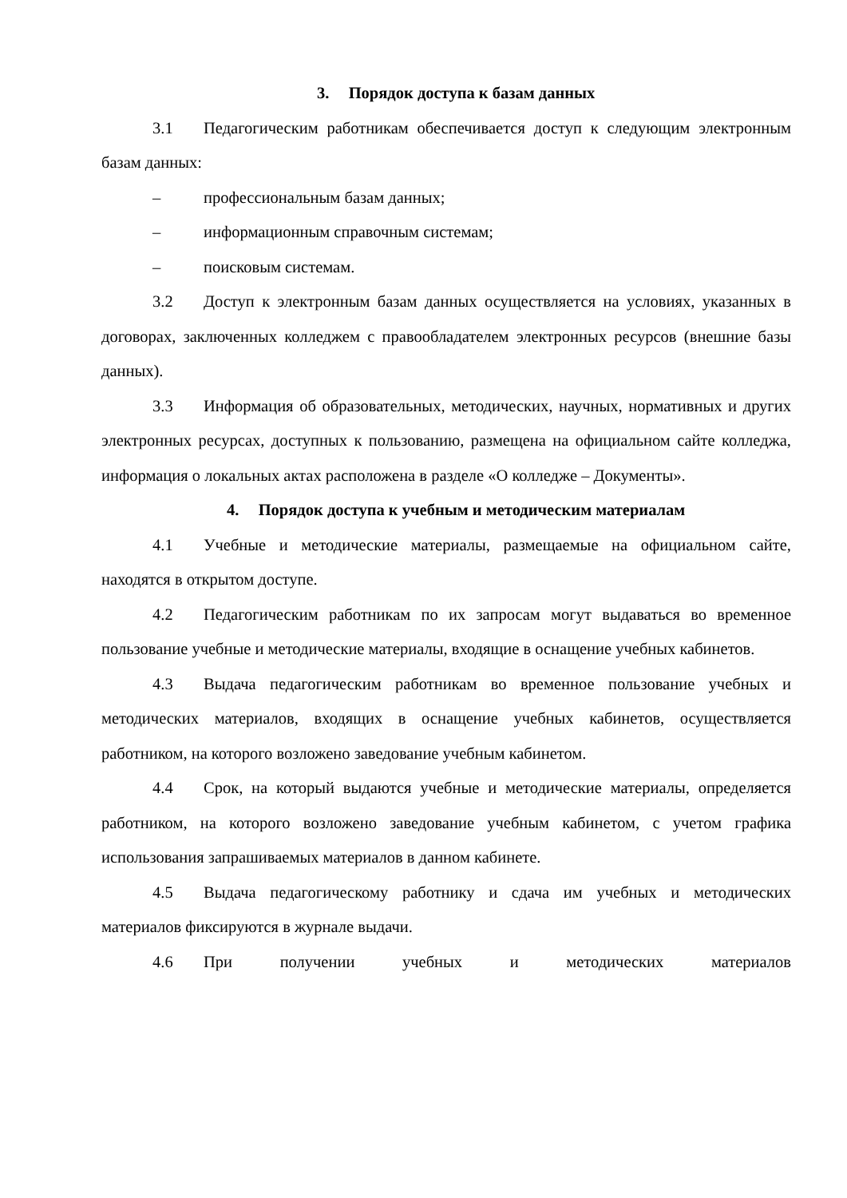3. Порядок доступа к базам данных
3.1 Педагогическим работникам обеспечивается доступ к следующим электронным базам данных:
– профессиональным базам данных;
– информационным справочным системам;
– поисковым системам.
3.2 Доступ к электронным базам данных осуществляется на условиях, указанных в договорах, заключенных колледжем с правообладателем электронных ресурсов (внешние базы данных).
3.3 Информация об образовательных, методических, научных, нормативных и других электронных ресурсах, доступных к пользованию, размещена на официальном сайте колледжа, информация о локальных актах расположена в разделе «О колледже – Документы».
4. Порядок доступа к учебным и методическим материалам
4.1 Учебные и методические материалы, размещаемые на официальном сайте, находятся в открытом доступе.
4.2 Педагогическим работникам по их запросам могут выдаваться во временное пользование учебные и методические материалы, входящие в оснащение учебных кабинетов.
4.3 Выдача педагогическим работникам во временное пользование учебных и методических материалов, входящих в оснащение учебных кабинетов, осуществляется работником, на которого возложено заведование учебным кабинетом.
4.4 Срок, на который выдаются учебные и методические материалы, определяется работником, на которого возложено заведование учебным кабинетом, с учетом графика использования запрашиваемых материалов в данном кабинете.
4.5 Выдача педагогическому работнику и сдача им учебных и методических материалов фиксируются в журнале выдачи.
4.6 При получении учебных и методических материалов